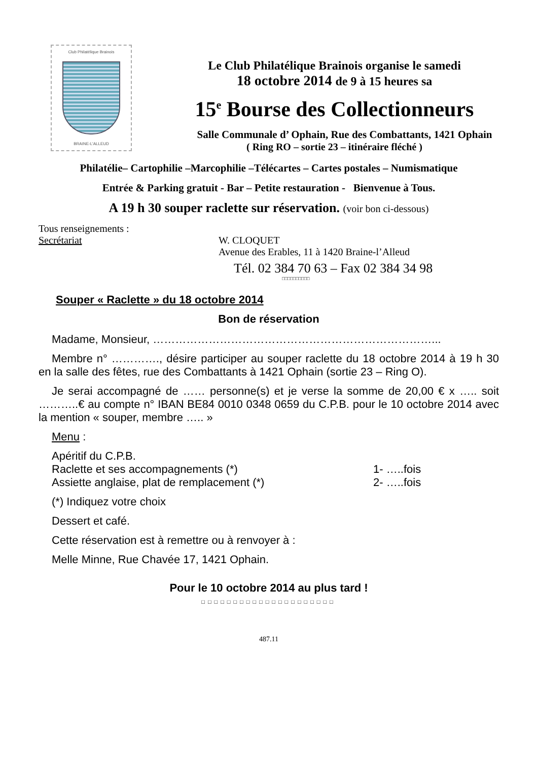Club Philatélique Brainois
BRAINE-L'ALLEUD
Le Club Philatélique Brainois organise le samedi
18 octobre 2014 de 9 à 15 heures sa
15<sup>e</sup> Bourse des Collectionneurs
Salle Communale d’ Ophain, Rue des Combattants, 1421 Ophain
( Ring RO – sortie 23 – itinéraire fléché )
Philatélie– Cartophilie –Marcophilie –Télécartes – Cartes postales – Numismatique
Entrée & Parking gratuit - Bar – Petite restauration - Bienvenue à Tous.
A 19 h 30 souper raclette sur réservation. (voir bon ci-dessous)
Tous renseignements :
Secrétariat W. CLOQUET
Avenue des Erables, 11 à 1420 Braine-l’Alleud
Tél. 02 384 70 63 – Fax 02 384 34 98
□□□□□□□□□□
Souper « Raclette » du 18 octobre 2014
Bon de réservation
Madame, Monsieur, …………………………………………………………………...
Membre n° …………., désire participer au souper raclette du 18 octobre 2014 à 19 h 30 en la salle des fêtes, rue des Combattants à 1421 Ophain (sortie 23 – Ring O).
Je serai accompagné de …… personne(s) et je verse la somme de 20,00 € x ….. soit ………..€ au compte n° IBAN BE84 0010 0348 0659 du C.P.B. pour le 10 octobre 2014 avec la mention « souper, membre ….. »
Menu :
Apéritif du C.P.B.
Raclette et ses accompagnements (*) 1- …..fois
Assiette anglaise, plat de remplacement (*) 2- …..fois
(*) Indiquez votre choix
Dessert et café.
Cette réservation est à remettre ou à renvoyer à :
Melle Minne, Rue Chavée 17, 1421 Ophain.
Pour le 10 octobre 2014 au plus tard !
□□□□□□□□□□□□□□□□□□□□□
487.11